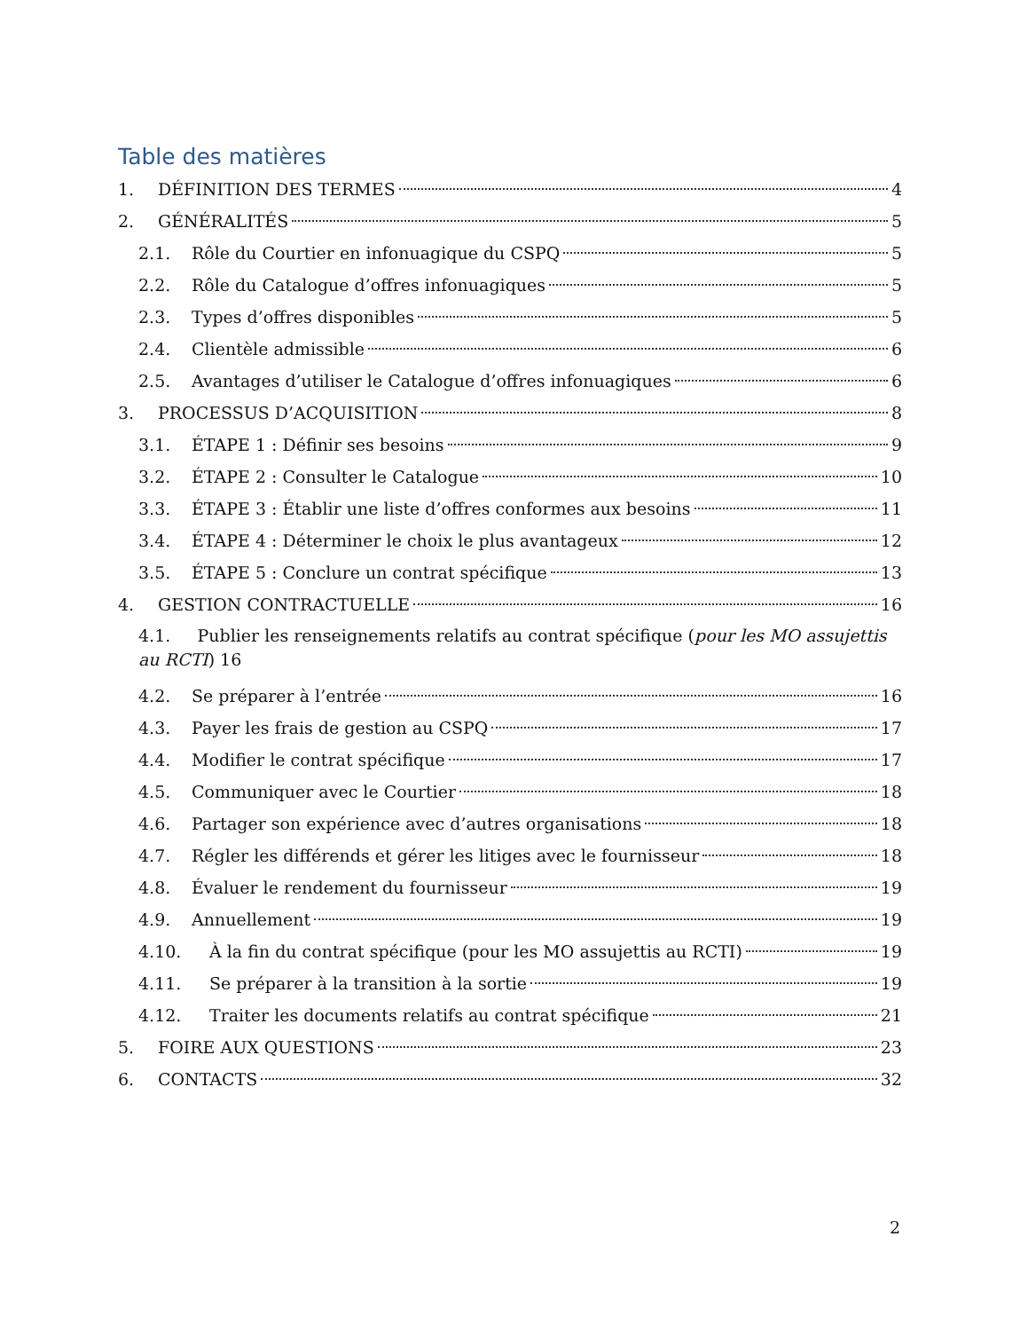Table des matières
1. DÉFINITION DES TERMES 4
2. GÉNÉRALITÉS 5
2.1. Rôle du Courtier en infonuagique du CSPQ 5
2.2. Rôle du Catalogue d’offres infonuagiques 5
2.3. Types d’offres disponibles 5
2.4. Clientèle admissible 6
2.5. Avantages d’utiliser le Catalogue d’offres infonuagiques 6
3. PROCESSUS D’ACQUISITION 8
3.1. ÉTAPE 1 : Définir ses besoins 9
3.2. ÉTAPE 2 : Consulter le Catalogue 10
3.3. ÉTAPE 3 : Établir une liste d’offres conformes aux besoins 11
3.4. ÉTAPE 4 : Déterminer le choix le plus avantageux 12
3.5. ÉTAPE 5 : Conclure un contrat spécifique 13
4. GESTION CONTRACTUELLE 16
4.1. Publier les renseignements relatifs au contrat spécifique (pour les MO assujettis au RCTI) 16
4.2. Se préparer à l’entrée 16
4.3. Payer les frais de gestion au CSPQ 17
4.4. Modifier le contrat spécifique 17
4.5. Communiquer avec le Courtier 18
4.6. Partager son expérience avec d’autres organisations 18
4.7. Régler les différends et gérer les litiges avec le fournisseur 18
4.8. Évaluer le rendement du fournisseur 19
4.9. Annuellement 19
4.10. À la fin du contrat spécifique (pour les MO assujettis au RCTI) 19
4.11. Se préparer à la transition à la sortie 19
4.12. Traiter les documents relatifs au contrat spécifique 21
5. FOIRE AUX QUESTIONS 23
6. CONTACTS 32
2